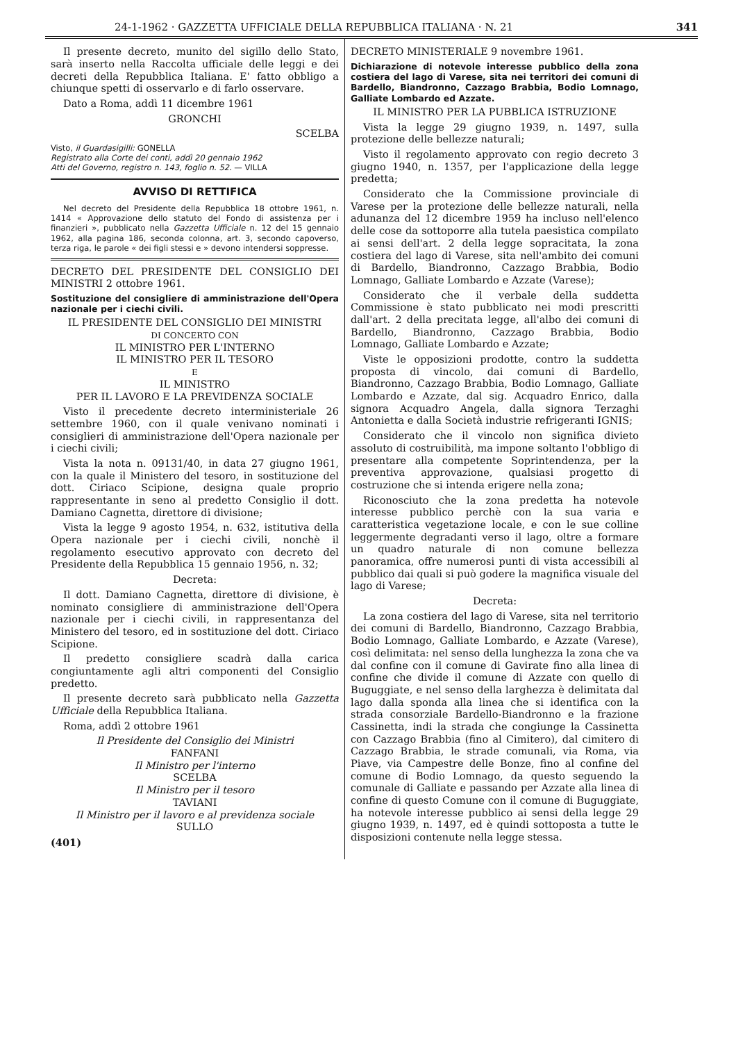24-1-1962 · GAZZETTA UFFICIALE DELLA REPUBBLICA ITALIANA · N. 21 341
Il presente decreto, munito del sigillo dello Stato, sarà inserto nella Raccolta ufficiale delle leggi e dei decreti della Repubblica Italiana. E' fatto obbligo a chiunque spetti di osservarlo e di farlo osservare.
Dato a Roma, addì 11 dicembre 1961
GRONCHI
SCELBA
Visto, il Guardasigilli: GONELLA
Registrato alla Corte dei conti, addì 20 gennaio 1962
Atti del Governo, registro n. 143, foglio n. 52. — VILLA
AVVISO DI RETTIFICA
Nel decreto del Presidente della Repubblica 18 ottobre 1961, n. 1414 « Approvazione dello statuto del Fondo di assistenza per i finanzieri », pubblicato nella Gazzetta Ufficiale n. 12 del 15 gennaio 1962, alla pagina 186, seconda colonna, art. 3, secondo capoverso, terza riga, le parole « dei figli stessi e » devono intendersi soppresse.
DECRETO DEL PRESIDENTE DEL CONSIGLIO DEI MINISTRI 2 ottobre 1961.
Sostituzione del consigliere di amministrazione dell'Opera nazionale per i ciechi civili.
IL PRESIDENTE DEL CONSIGLIO DEI MINISTRI
DI CONCERTO CON
IL MINISTRO PER L'INTERNO
IL MINISTRO PER IL TESORO
E
IL MINISTRO
PER IL LAVORO E LA PREVIDENZA SOCIALE
Visto il precedente decreto interministeriale 26 settembre 1960, con il quale venivano nominati i consiglieri di amministrazione dell'Opera nazionale per i ciechi civili;
Vista la nota n. 09131/40, in data 27 giugno 1961, con la quale il Ministero del tesoro, in sostituzione del dott. Ciriaco Scipione, designa quale proprio rappresentante in seno al predetto Consiglio il dott. Damiano Cagnetta, direttore di divisione;
Vista la legge 9 agosto 1954, n. 632, istitutiva della Opera nazionale per i ciechi civili, nonchè il regolamento esecutivo approvato con decreto del Presidente della Repubblica 15 gennaio 1956, n. 32;
Decreta:
Il dott. Damiano Cagnetta, direttore di divisione, è nominato consigliere di amministrazione dell'Opera nazionale per i ciechi civili, in rappresentanza del Ministero del tesoro, ed in sostituzione del dott. Ciriaco Scipione.
Il predetto consigliere scadrà dalla carica congiuntamente agli altri componenti del Consiglio predetto.
Il presente decreto sarà pubblicato nella Gazzetta Ufficiale della Repubblica Italiana.
Roma, addì 2 ottobre 1961
Il Presidente del Consiglio dei Ministri
FANFANI
Il Ministro per l'interno
SCELBA
Il Ministro per il tesoro
TAVIANI
Il Ministro per il lavoro e al previdenza sociale
SULLO
(401)
DECRETO MINISTERIALE 9 novembre 1961.
Dichiarazione di notevole interesse pubblico della zona costiera del lago di Varese, sita nei territori dei comuni di Bardello, Biandronno, Cazzago Brabbia, Bodio Lomnago, Galliate Lombardo ed Azzate.
IL MINISTRO PER LA PUBBLICA ISTRUZIONE
Vista la legge 29 giugno 1939, n. 1497, sulla protezione delle bellezze naturali;
Visto il regolamento approvato con regio decreto 3 giugno 1940, n. 1357, per l'applicazione della legge predetta;
Considerato che la Commissione provinciale di Varese per la protezione delle bellezze naturali, nella adunanza del 12 dicembre 1959 ha incluso nell'elenco delle cose da sottoporre alla tutela paesistica compilato ai sensi dell'art. 2 della legge sopracitata, la zona costiera del lago di Varese, sita nell'ambito dei comuni di Bardello, Biandronno, Cazzago Brabbia, Bodio Lomnago, Galliate Lombardo e Azzate (Varese);
Considerato che il verbale della suddetta Commissione è stato pubblicato nei modi prescritti dall'art. 2 della precitata legge, all'albo dei comuni di Bardello, Biandronno, Cazzago Brabbia, Bodio Lomnago, Galliate Lombardo e Azzate;
Viste le opposizioni prodotte, contro la suddetta proposta di vincolo, dai comuni di Bardello, Biandronno, Cazzago Brabbia, Bodio Lomnago, Galliate Lombardo e Azzate, dal sig. Acquadro Enrico, dalla signora Acquadro Angela, dalla signora Terzaghi Antonietta e dalla Società industrie refrigeranti IGNIS;
Considerato che il vincolo non significa divieto assoluto di costruibilità, ma impone soltanto l'obbligo di presentare alla competente Soprintendenza, per la preventiva approvazione, qualsiasi progetto di costruzione che si intenda erigere nella zona;
Riconosciuto che la zona predetta ha notevole interesse pubblico perchè con la sua varia e caratteristica vegetazione locale, e con le sue colline leggermente degradanti verso il lago, oltre a formare un quadro naturale di non comune bellezza panoramica, offre numerosi punti di vista accessibili al pubblico dai quali si può godere la magnifica visuale del lago di Varese;
Decreta:
La zona costiera del lago di Varese, sita nel territorio dei comuni di Bardello, Biandronno, Cazzago Brabbia, Bodio Lomnago, Galliate Lombardo, e Azzate (Varese), così delimitata: nel senso della lunghezza la zona che va dal confine con il comune di Gavirate fino alla linea di confine che divide il comune di Azzate con quello di Buguggiate, e nel senso della larghezza è delimitata dal lago dalla sponda alla linea che si identifica con la strada consorziale Bardello-Biandronno e la frazione Cassinetta, indi la strada che congiunge la Cassinetta con Cazzago Brabbia (fino al Cimitero), dal cimitero di Cazzago Brabbia, le strade comunali, via Roma, via Piave, via Campestre delle Bonze, fino al confine del comune di Bodio Lomnago, da questo seguendo la comunale di Galliate e passando per Azzate alla linea di confine di questo Comune con il comune di Buguggiate, ha notevole interesse pubblico ai sensi della legge 29 giugno 1939, n. 1497, ed è quindi sottoposta a tutte le disposizioni contenute nella legge stessa.